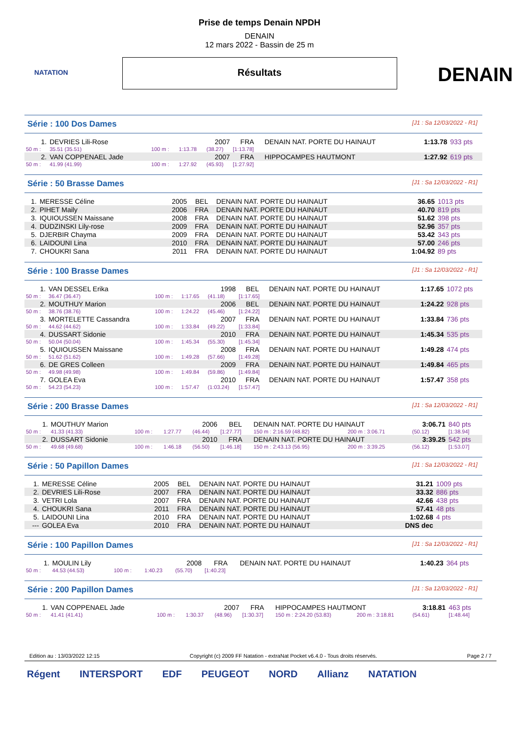Prise de temps Denain NPDH
DENAIN
12 mars 2022 - Bassin de 25 m
Résultats
NATATION DENAIN
Série : 100 Dos Dames [J1 : Sa 12/03/2022 - R1]
| 1. | DEVRIES Lili-Rose | | | 2007 | FRA | DENAIN NAT. PORTE DU HAINAUT | 1:13.78 | 933 pts |
| 50 m : | 35.51 (35.51) | 100 m : | 1:13.78 | (38.27) | [1:13.78] | | | |
| 2. | VAN COPPENAEL Jade | | | 2007 | FRA | HIPPOCAMPES HAUTMONT | 1:27.92 | 619 pts |
| 50 m : | 41.99 (41.99) | 100 m : | 1:27.92 | (45.93) | [1:27.92] | | | |
Série : 50 Brasse Dames [J1 : Sa 12/03/2022 - R1]
| 1. | MERESSE Céline | 2005 | BEL | DENAIN NAT. PORTE DU HAINAUT | 36.65 | 1013 pts |
| 2. | PIHET Maily | 2006 | FRA | DENAIN NAT. PORTE DU HAINAUT | 40.70 | 819 pts |
| 3. | IQUIOUSSEN Maissane | 2008 | FRA | DENAIN NAT. PORTE DU HAINAUT | 51.62 | 398 pts |
| 4. | DUDZINSKI Lily-rose | 2009 | FRA | DENAIN NAT. PORTE DU HAINAUT | 52.96 | 357 pts |
| 5. | DJERBIR Chayma | 2009 | FRA | DENAIN NAT. PORTE DU HAINAUT | 53.42 | 343 pts |
| 6. | LAIDOUNI Lina | 2010 | FRA | DENAIN NAT. PORTE DU HAINAUT | 57.00 | 246 pts |
| 7. | CHOUKRI Sana | 2011 | FRA | DENAIN NAT. PORTE DU HAINAUT | 1:04.92 | 89 pts |
Série : 100 Brasse Dames [J1 : Sa 12/03/2022 - R1]
| 1. | VAN DESSEL Erika | | | 1998 | BEL | DENAIN NAT. PORTE DU HAINAUT | 1:17.65 | 1072 pts |
| 50 m : | 36.47 (36.47) | 100 m : | 1:17.65 | (41.18) | [1:17.65] | | | |
| 2. | MOUTHUY Marion | | | 2006 | BEL | DENAIN NAT. PORTE DU HAINAUT | 1:24.22 | 928 pts |
| 50 m : | 38.76 (38.76) | 100 m : | 1:24.22 | (45.46) | [1:24.22] | | | |
| 3. | MORTELETTE Cassandra | | | 2007 | FRA | DENAIN NAT. PORTE DU HAINAUT | 1:33.84 | 736 pts |
| 50 m : | 44.62 (44.62) | 100 m : | 1:33.84 | (49.22) | [1:33.84] | | | |
| 4. | DUSSART Sidonie | | | 2010 | FRA | DENAIN NAT. PORTE DU HAINAUT | 1:45.34 | 535 pts |
| 50 m : | 50.04 (50.04) | 100 m : | 1:45.34 | (55.30) | [1:45.34] | | | |
| 5. | IQUIOUSSEN Maissane | | | 2008 | FRA | DENAIN NAT. PORTE DU HAINAUT | 1:49.28 | 474 pts |
| 50 m : | 51.62 (51.62) | 100 m : | 1:49.28 | (57.66) | [1:49.28] | | | |
| 6. | DE GRES Colleen | | | 2009 | FRA | DENAIN NAT. PORTE DU HAINAUT | 1:49.84 | 465 pts |
| 50 m : | 49.98 (49.98) | 100 m : | 1:49.84 | (59.86) | [1:49.84] | | | |
| 7. | GOLEA Eva | | | 2010 | FRA | DENAIN NAT. PORTE DU HAINAUT | 1:57.47 | 358 pts |
| 50 m : | 54.23 (54.23) | 100 m : | 1:57.47 | (1:03.24) | [1:57.47] | | | |
Série : 200 Brasse Dames [J1 : Sa 12/03/2022 - R1]
| 1. | MOUTHUY Marion | | | 2006 | BEL | DENAIN NAT. PORTE DU HAINAUT | | 3:06.71 | 840 pts |
| 50 m : | 41.33 (41.33) | 100 m : | 1:27.77 | (46.44) | [1:27.77] | 150 m : 2:16.59 (48.82) | 200 m : 3:06.71 | (50.12) | [1:38.94] |
| 2. | DUSSART Sidonie | | | 2010 | FRA | DENAIN NAT. PORTE DU HAINAUT | | 3:39.25 | 542 pts |
| 50 m : | 49.68 (49.68) | 100 m : | 1:46.18 | (56.50) | [1:46.18] | 150 m : 2:43.13 (56.95) | 200 m : 3:39.25 | (56.12) | [1:53.07] |
Série : 50 Papillon Dames [J1 : Sa 12/03/2022 - R1]
| 1. | MERESSE Céline | 2005 | BEL | DENAIN NAT. PORTE DU HAINAUT | 31.21 | 1009 pts |
| 2. | DEVRIES Lili-Rose | 2007 | FRA | DENAIN NAT. PORTE DU HAINAUT | 33.32 | 886 pts |
| 3. | VETRI Lola | 2007 | FRA | DENAIN NAT. PORTE DU HAINAUT | 42.66 | 438 pts |
| 4. | CHOUKRI Sana | 2011 | FRA | DENAIN NAT. PORTE DU HAINAUT | 57.41 | 48 pts |
| 5. | LAIDOUNI Lina | 2010 | FRA | DENAIN NAT. PORTE DU HAINAUT | 1:02.68 | 4 pts |
| --- | GOLEA Eva | 2010 | FRA | DENAIN NAT. PORTE DU HAINAUT | DNS dec | |
Série : 100 Papillon Dames [J1 : Sa 12/03/2022 - R1]
| 1. | MOULIN Lily | | | 2008 | FRA | DENAIN NAT. PORTE DU HAINAUT | 1:40.23 | 364 pts |
| 50 m : | 44.53 (44.53) | 100 m : | 1:40.23 | (55.70) | [1:40.23] | | | |
Série : 200 Papillon Dames [J1 : Sa 12/03/2022 - R1]
| 1. | VAN COPPENAEL Jade | | | 2007 | FRA | HIPPOCAMPES HAUTMONT | | 3:18.81 | 463 pts |
| 50 m : | 41.41 (41.41) | 100 m : | 1:30.37 | (48.96) | [1:30.37] | 150 m : 2:24.20 (53.83) | 200 m : 3:18.81 | (54.61) | [1:48.44] |
Edition au : 13/03/2022 12:15 Copyright (c) 2009 FF Natation - extraNat Pocket v6.4.0 - Tous droits réservés. Page 2 / 7
Régent INTERSPORT EDF PEUGEOT NORD Allianz NATATION